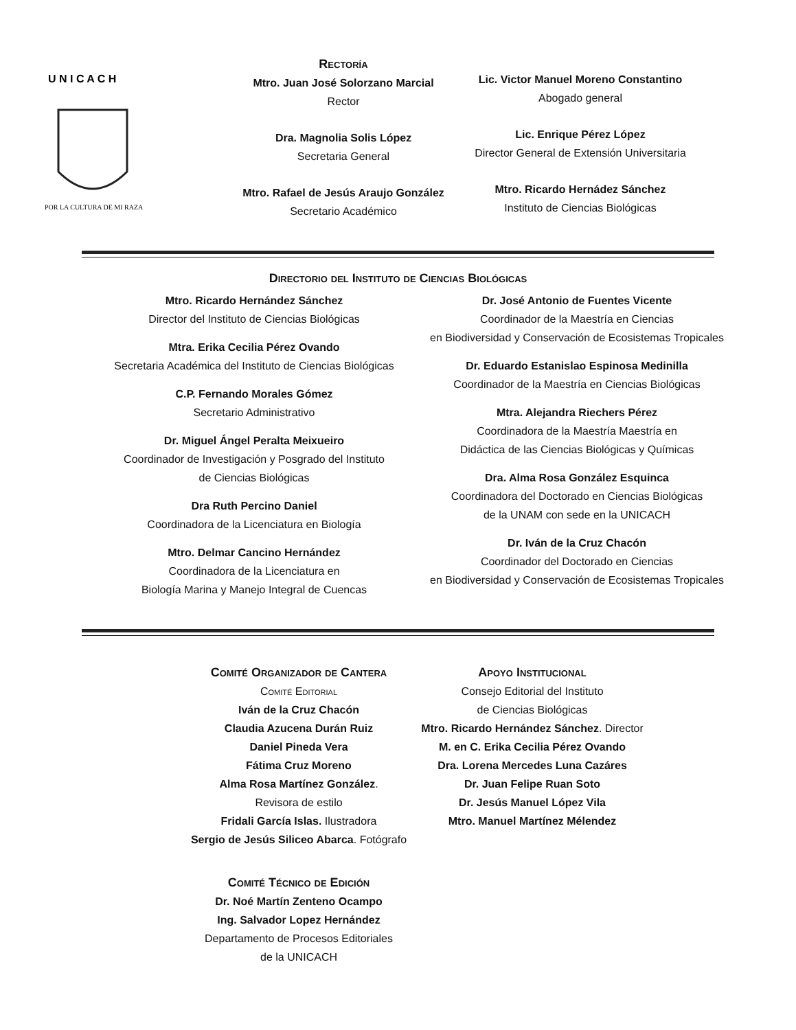U N I C A C H
POR LA CULTURA DE MI RAZA
Rectoría
Mtro. Juan José Solorzano Marcial
Rector
Dra. Magnolia Solis López
Secretaria General
Mtro. Rafael de Jesús Araujo González
Secretario Académico
Lic. Victor Manuel Moreno Constantino
Abogado general
Lic. Enrique Pérez López
Director General de Extensión Universitaria
Mtro. Ricardo Hernádez Sánchez
Instituto de Ciencias Biológicas
Directorio del Instituto de Ciencias Biológicas
Mtro. Ricardo Hernández Sánchez
Director del Instituto de Ciencias Biológicas
Mtra. Erika Cecilia Pérez Ovando
Secretaria Académica del Instituto de Ciencias Biológicas
C.P. Fernando Morales Gómez
Secretario Administrativo
Dr. Miguel Ángel Peralta Meixueiro
Coordinador de Investigación y Posgrado del Instituto
de Ciencias Biológicas
Dra Ruth Percino Daniel
Coordinadora de la Licenciatura en Biología
Mtro. Delmar Cancino Hernández
Coordinadora de la Licenciatura en
Biología Marina y Manejo Integral de Cuencas
Dr. José Antonio de Fuentes Vicente
Coordinador de la Maestría en Ciencias
en Biodiversidad y Conservación de Ecosistemas Tropicales
Dr. Eduardo Estanislao Espinosa Medinilla
Coordinador de la Maestría en Ciencias Biológicas
Mtra. Alejandra Riechers Pérez
Coordinadora de la Maestría Maestría en
Didáctica de las Ciencias Biológicas y Químicas
Dra. Alma Rosa González Esquinca
Coordinadora del Doctorado en Ciencias Biológicas
de la UNAM con sede en la UNICACH
Dr. Iván de la Cruz Chacón
Coordinador del Doctorado en Ciencias
en Biodiversidad y Conservación de Ecosistemas Tropicales
Comité Organizador de Cantera
Comité Editorial
Iván de la Cruz Chacón
Claudia Azucena Durán Ruiz
Daniel Pineda Vera
Fátima Cruz Moreno
Alma Rosa Martínez González.
Revisora de estilo
Fridali García Islas. Ilustradora
Sergio de Jesús Siliceo Abarca. Fotógrafo
Comité Técnico de Edición
Dr. Noé Martín Zenteno Ocampo
Ing. Salvador Lopez Hernández
Departamento de Procesos Editoriales
de la UNICACH
Apoyo Institucional
Consejo Editorial del Instituto
de Ciencias Biológicas
Mtro. Ricardo Hernández Sánchez. Director
M. en C. Erika Cecilia Pérez Ovando
Dra. Lorena Mercedes Luna Cazáres
Dr. Juan Felipe Ruan Soto
Dr. Jesús Manuel López Vila
Mtro. Manuel Martínez Mélendez